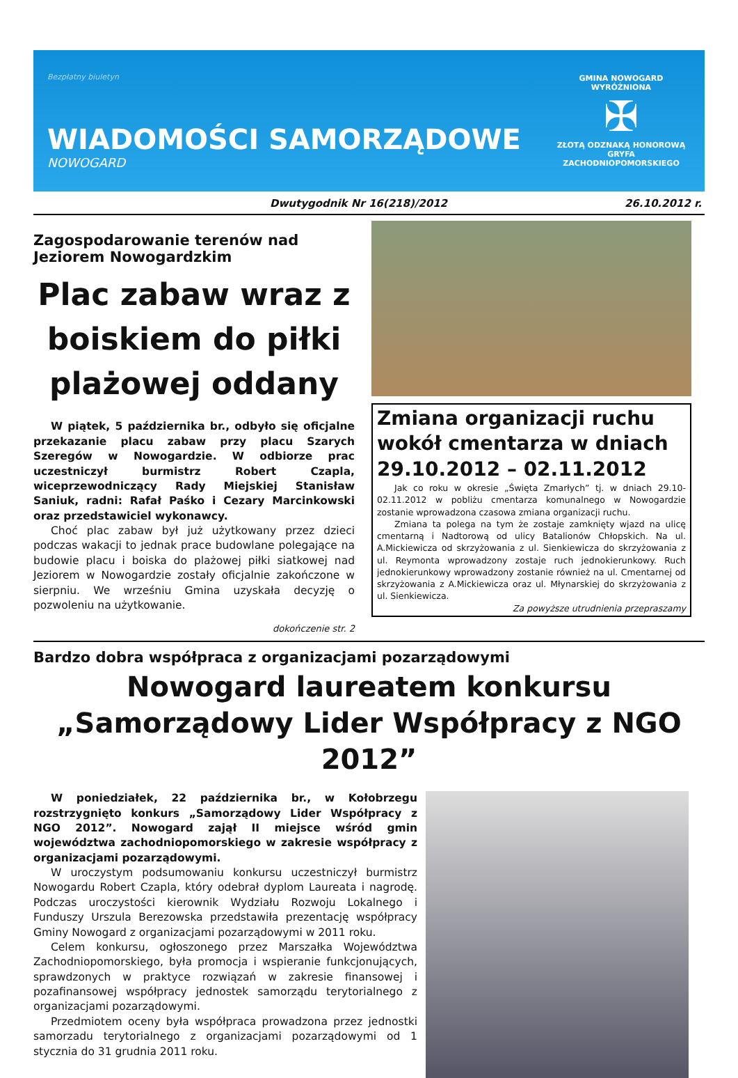Bezpłatny biuletyn
WIADOMOŚCI SAMORZĄDOWE
NOWOGARD
GMINA NOWOGARD
WYRÓŻNIONA
✠
ZŁOTĄ ODZNAKĄ HONOROWĄ
GRYFA
ZACHODNIOPOMORSKIEGO
Dwutygodnik Nr 16(218)/2012 26.10.2012 r.
Zagospodarowanie terenów nad Jeziorem Nowogardzkim
Plac zabaw wraz z boiskiem do piłki plażowej oddany
W piątek, 5 października br., odbyło się oficjalne przekazanie placu zabaw przy placu Szarych Szeregów w Nowogardzie. W odbiorze prac uczestniczył burmistrz Robert Czapla, wiceprzewodniczący Rady Miejskiej Stanisław Saniuk, radni: Rafał Paśko i Cezary Marcinkowski oraz przedstawiciel wykonawcy.
Choć plac zabaw był już użytkowany przez dzieci podczas wakacji to jednak prace budowlane polegające na budowie placu i boiska do plażowej piłki siatkowej nad Jeziorem w Nowogardzie zostały oficjalnie zakończone w sierpniu. We wrześniu Gmina uzyskała decyzję o pozwoleniu na użytkowanie.
dokończenie str. 2
Zmiana organizacji ruchu wokół cmentarza w dniach 29.10.2012 – 02.11.2012
Jak co roku w okresie „Święta Zmarłych” tj. w dniach 29.10-02.11.2012 w pobliżu cmentarza komunalnego w Nowogardzie zostanie wprowadzona czasowa zmiana organizacji ruchu.
Zmiana ta polega na tym że zostaje zamknięty wjazd na ulicę cmentarną i Nadtorową od ulicy Batalionów Chłopskich. Na ul. A.Mickiewicza od skrzyżowania z ul. Sienkiewicza do skrzyżowania z ul. Reymonta wprowadzony zostaje ruch jednokierunkowy. Ruch jednokierunkowy wprowadzony zostanie również na ul. Cmentarnej od skrzyżowania z A.Mickiewicza oraz ul. Młynarskiej do skrzyżowania z ul. Sienkiewicza.
Za powyższe utrudnienia przepraszamy
Bardzo dobra współpraca z organizacjami pozarządowymi
Nowogard laureatem konkursu „Samorządowy Lider Współpracy z NGO 2012”
W poniedziałek, 22 października br., w Kołobrzegu rozstrzygnięto konkurs „Samorządowy Lider Współpracy z NGO 2012”. Nowogard zajął II miejsce wśród gmin województwa zachodniopomorskiego w zakresie współpracy z organizacjami pozarządowymi.
W uroczystym podsumowaniu konkursu uczestniczył burmistrz Nowogardu Robert Czapla, który odebrał dyplom Laureata i nagrodę. Podczas uroczystości kierownik Wydziału Rozwoju Lokalnego i Funduszy Urszula Berezowska przedstawiła prezentację współpracy Gminy Nowogard z organizacjami pozarządowymi w 2011 roku.
Celem konkursu, ogłoszonego przez Marszałka Województwa Zachodniopomorskiego, była promocja i wspieranie funkcjonujących, sprawdzonych w praktyce rozwiązań w zakresie finansowej i pozafinansowej współpracy jednostek samorządu terytorialnego z organizacjami pozarządowymi.
Przedmiotem oceny była współpraca prowadzona przez jednostki samorzadu terytorialnego z organizacjami pozarządowymi od 1 stycznia do 31 grudnia 2011 roku.